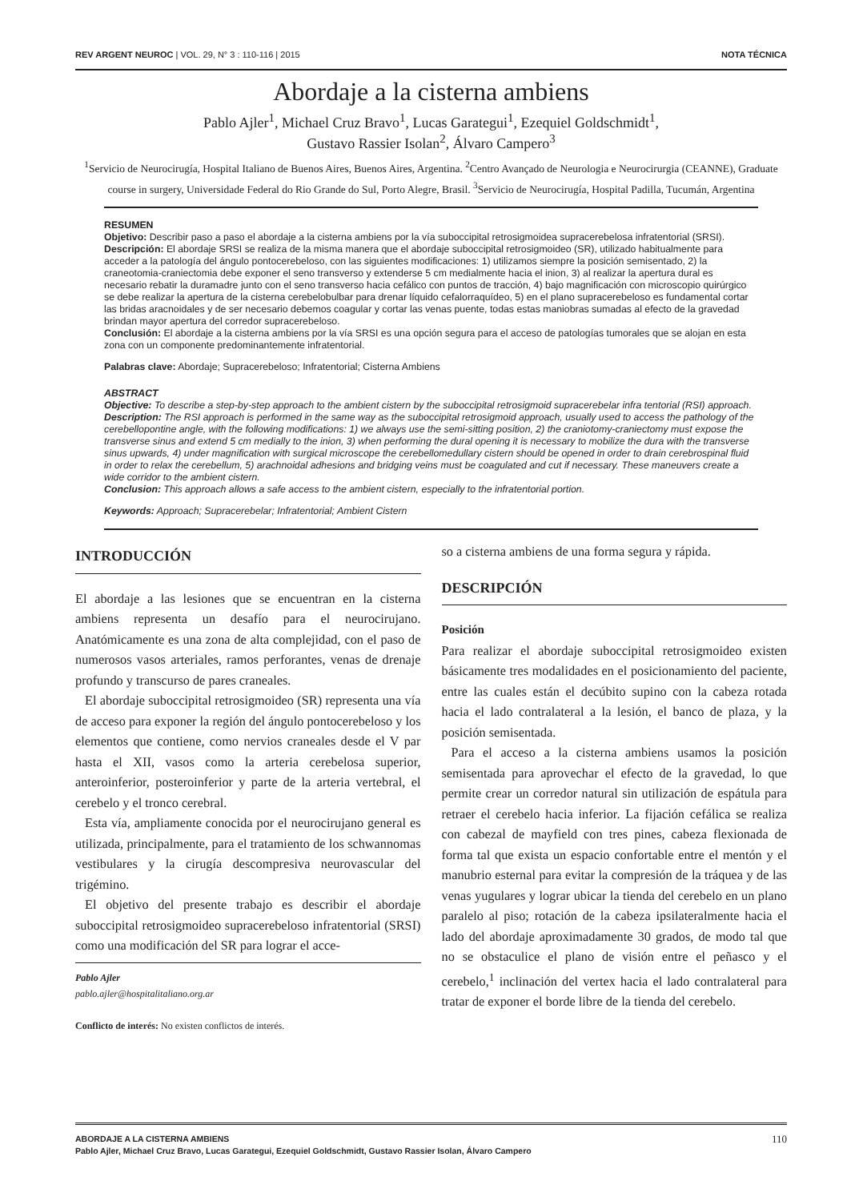REV ARGENT NEUROC | VOL. 29, N° 3 : 110-116 | 2015 NOTA TÉCNICA
Abordaje a la cisterna ambiens
Pablo Ajler<sup>1</sup>, Michael Cruz Bravo<sup>1</sup>, Lucas Garategui<sup>1</sup>, Ezequiel Goldschmidt<sup>1</sup>,
Gustavo Rassier Isolan<sup>2</sup>, Álvaro Campero<sup>3</sup>
<sup>1</sup> Servicio de Neurocirugía, Hospital Italiano de Buenos Aires, Buenos Aires, Argentina. <sup>2</sup>Centro Avançado de Neurologia e Neurocirurgia (CEANNE), Graduate course in surgery, Universidade Federal do Rio Grande do Sul, Porto Alegre, Brasil. <sup>3</sup>Servicio de Neurocirugía, Hospital Padilla, Tucumán, Argentina
RESUMEN
Objetivo: Describir paso a paso el abordaje a la cisterna ambiens por la vía suboccipital retrosigmoidea supracerebelosa infratentorial (SRSI).
Descripción: El abordaje SRSI se realiza de la misma manera que el abordaje suboccipital retrosigmoideo (SR), utilizado habitualmente para acceder a la patología del ángulo pontocerebeloso, con las siguientes modificaciones: 1) utilizamos siempre la posición semisentado, 2) la craneotomia-craniectomia debe exponer el seno transverso y extenderse 5 cm medialmente hacia el inion, 3) al realizar la apertura dural es necesario rebatir la duramadre junto con el seno transverso hacia cefálico con puntos de tracción, 4) bajo magnificación con microscopio quirúrgico se debe realizar la apertura de la cisterna cerebelobulbar para drenar líquido cefalorraquídeo, 5) en el plano supracerebeloso es fundamental cortar las bridas aracnoidales y de ser necesario debemos coagular y cortar las venas puente, todas estas maniobras sumadas al efecto de la gravedad brindan mayor apertura del corredor supracerebeloso.
Conclusión: El abordaje a la cisterna ambiens por la vía SRSI es una opción segura para el acceso de patologías tumorales que se alojan en esta zona con un componente predominantemente infratentorial.
Palabras clave: Abordaje; Supracerebeloso; Infratentorial; Cisterna Ambiens
ABSTRACT
Objective: To describe a step-by-step approach to the ambient cistern by the suboccipital retrosigmoid supracerebelar infra tentorial (RSI) approach.
Description: The RSI approach is performed in the same way as the suboccipital retrosigmoid approach, usually used to access the pathology of the cerebellopontine angle, with the following modifications: 1) we always use the semi-sitting position, 2) the craniotomy-craniectomy must expose the transverse sinus and extend 5 cm medially to the inion, 3) when performing the dural opening it is necessary to mobilize the dura with the transverse sinus upwards, 4) under magnification with surgical microscope the cerebellomedullary cistern should be opened in order to drain cerebrospinal fluid in order to relax the cerebellum, 5) arachnoidal adhesions and bridging veins must be coagulated and cut if necessary. These maneuvers create a wide corridor to the ambient cistern.
Conclusion: This approach allows a safe access to the ambient cistern, especially to the infratentorial portion.
Keywords: Approach; Supracerebelar; Infratentorial; Ambient Cistern
INTRODUCCIÓN
El abordaje a las lesiones que se encuentran en la cisterna ambiens representa un desafío para el neurocirujano. Anatómicamente es una zona de alta complejidad, con el paso de numerosos vasos arteriales, ramos perforantes, venas de drenaje profundo y transcurso de pares craneales.
El abordaje suboccipital retrosigmoideo (SR) representa una vía de acceso para exponer la región del ángulo pontocerebeloso y los elementos que contiene, como nervios craneales desde el V par hasta el XII, vasos como la arteria cerebelosa superior, anteroinferior, posteroinferior y parte de la arteria vertebral, el cerebelo y el tronco cerebral.
Esta vía, ampliamente conocida por el neurocirujano general es utilizada, principalmente, para el tratamiento de los schwannomas vestibulares y la cirugía descompresiva neurovascular del trigémino.
El objetivo del presente trabajo es describir el abordaje suboccipital retrosigmoideo supracerebeloso infratentorial (SRSI) como una modificación del SR para lograr el acce-
Pablo Ajler
pablo.ajler@hospitalitaliano.org.ar
Conflicto de interés: No existen conflictos de interés.
so a cisterna ambiens de una forma segura y rápida.
DESCRIPCIÓN
Posición
Para realizar el abordaje suboccipital retrosigmoideo existen básicamente tres modalidades en el posicionamiento del paciente, entre las cuales están el decúbito supino con la cabeza rotada hacia el lado contralateral a la lesión, el banco de plaza, y la posición semisentada.
Para el acceso a la cisterna ambiens usamos la posición semisentada para aprovechar el efecto de la gravedad, lo que permite crear un corredor natural sin utilización de espátula para retraer el cerebelo hacia inferior. La fijación cefálica se realiza con cabezal de mayfield con tres pines, cabeza flexionada de forma tal que exista un espacio confortable entre el mentón y el manubrio esternal para evitar la compresión de la tráquea y de las venas yugulares y lograr ubicar la tienda del cerebelo en un plano paralelo al piso; rotación de la cabeza ipsilateralmente hacia el lado del abordaje aproximadamente 30 grados, de modo tal que no se obstaculice el plano de visión entre el peñasco y el cerebelo,<sup>1</sup> inclinación del vertex hacia el lado contralateral para tratar de exponer el borde libre de la tienda del cerebelo.
ABORDAJE A LA CISTERNA AMBIENS
Pablo Ajler, Michael Cruz Bravo, Lucas Garategui, Ezequiel Goldschmidt, Gustavo Rassier Isolan, Álvaro Campero
110